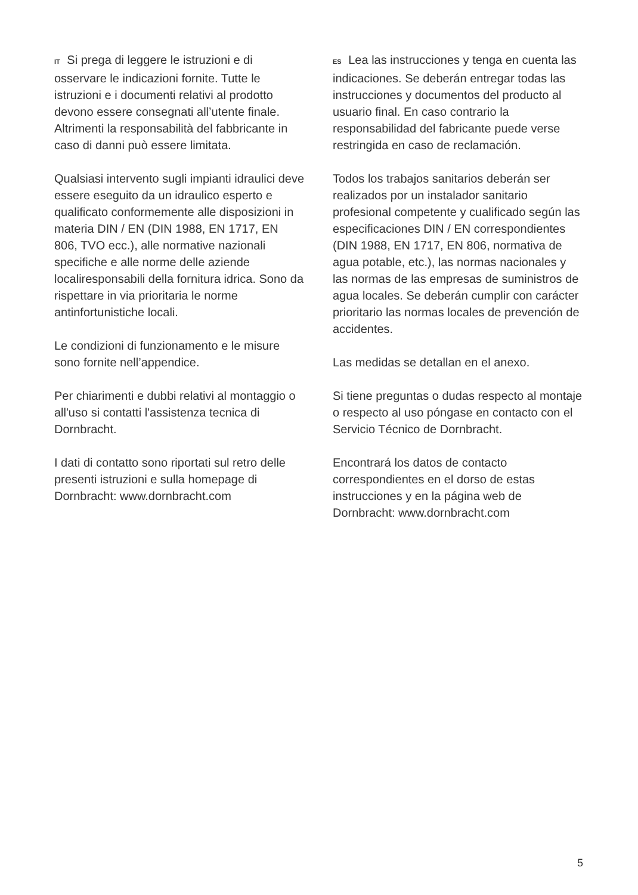IT Si prega di leggere le istruzioni e di osservare le indicazioni fornite. Tutte le istruzioni e i documenti relativi al prodotto devono essere consegnati all’utente finale. Altrimenti la responsabilità del fabbricante in caso di danni può essere limitata.
Qualsiasi intervento sugli impianti idraulici deve essere eseguito da un idraulico esperto e qualificato conformemente alle disposizioni in materia DIN / EN (DIN 1988, EN 1717, EN 806, TVO ecc.), alle normative nazionali specifiche e alle norme delle aziende localiresponsabili della fornitura idrica. Sono da rispettare in via prioritaria le norme antinfortunistiche locali.
Le condizioni di funzionamento e le misure sono fornite nell’appendice.
Per chiarimenti e dubbi relativi al montaggio o all'uso si contatti l'assistenza tecnica di Dornbracht.
I dati di contatto sono riportati sul retro delle presenti istruzioni e sulla homepage di Dornbracht: www.dornbracht.com
ES Lea las instrucciones y tenga en cuenta las indicaciones. Se deberán entregar todas las instrucciones y documentos del producto al usuario final. En caso contrario la responsabilidad del fabricante puede verse restringida en caso de reclamación.
Todos los trabajos sanitarios deberán ser realizados por un instalador sanitario profesional competente y cualificado según las especificaciones DIN / EN correspondientes (DIN 1988, EN 1717, EN 806, normativa de agua potable, etc.), las normas nacionales y las normas de las empresas de suministros de agua locales. Se deberán cumplir con carácter prioritario las normas locales de prevención de accidentes.
Las medidas se detallan en el anexo.
Si tiene preguntas o dudas respecto al montaje o respecto al uso póngase en contacto con el Servicio Técnico de Dornbracht.
Encontrará los datos de contacto correspondientes en el dorso de estas instrucciones y en la página web de Dornbracht: www.dornbracht.com
5